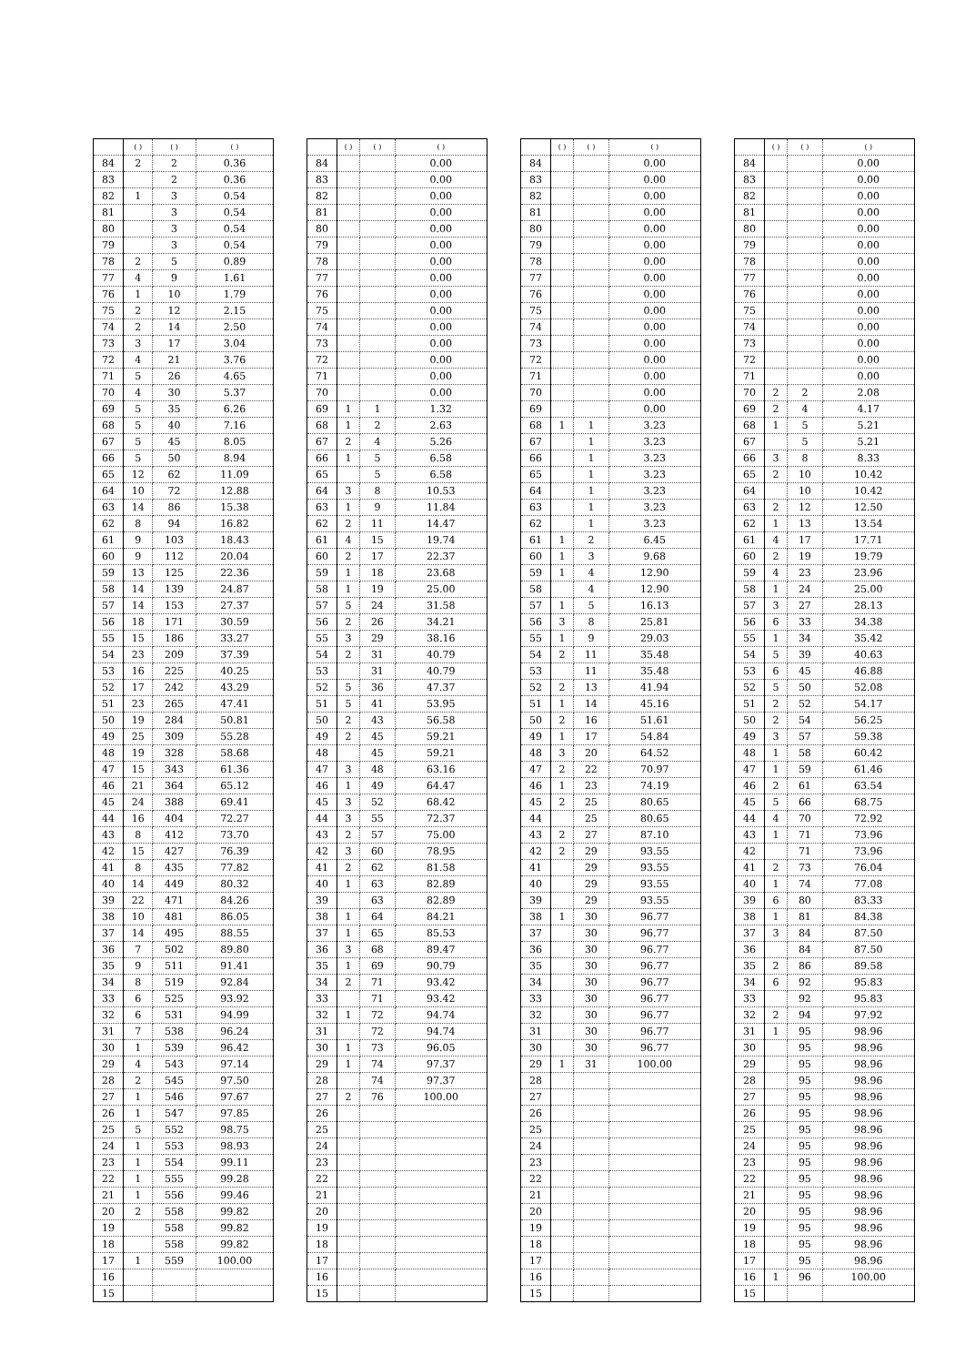| | ( ) | ( ) | ( ) |
| --- | --- | --- | --- |
| 84 | 2 | 2 | 0.36 |
| 83 | | 2 | 0.36 |
| 82 | 1 | 3 | 0.54 |
| 81 | | 3 | 0.54 |
| 80 | | 3 | 0.54 |
| 79 | | 3 | 0.54 |
| 78 | 2 | 5 | 0.89 |
| 77 | 4 | 9 | 1.61 |
| 76 | 1 | 10 | 1.79 |
| 75 | 2 | 12 | 2.15 |
| 74 | 2 | 14 | 2.50 |
| 73 | 3 | 17 | 3.04 |
| 72 | 4 | 21 | 3.76 |
| 71 | 5 | 26 | 4.65 |
| 70 | 4 | 30 | 5.37 |
| 69 | 5 | 35 | 6.26 |
| 68 | 5 | 40 | 7.16 |
| 67 | 5 | 45 | 8.05 |
| 66 | 5 | 50 | 8.94 |
| 65 | 12 | 62 | 11.09 |
| 64 | 10 | 72 | 12.88 |
| 63 | 14 | 86 | 15.38 |
| 62 | 8 | 94 | 16.82 |
| 61 | 9 | 103 | 18.43 |
| 60 | 9 | 112 | 20.04 |
| 59 | 13 | 125 | 22.36 |
| 58 | 14 | 139 | 24.87 |
| 57 | 14 | 153 | 27.37 |
| 56 | 18 | 171 | 30.59 |
| 55 | 15 | 186 | 33.27 |
| 54 | 23 | 209 | 37.39 |
| 53 | 16 | 225 | 40.25 |
| 52 | 17 | 242 | 43.29 |
| 51 | 23 | 265 | 47.41 |
| 50 | 19 | 284 | 50.81 |
| 49 | 25 | 309 | 55.28 |
| 48 | 19 | 328 | 58.68 |
| 47 | 15 | 343 | 61.36 |
| 46 | 21 | 364 | 65.12 |
| 45 | 24 | 388 | 69.41 |
| 44 | 16 | 404 | 72.27 |
| 43 | 8 | 412 | 73.70 |
| 42 | 15 | 427 | 76.39 |
| 41 | 8 | 435 | 77.82 |
| 40 | 14 | 449 | 80.32 |
| 39 | 22 | 471 | 84.26 |
| 38 | 10 | 481 | 86.05 |
| 37 | 14 | 495 | 88.55 |
| 36 | 7 | 502 | 89.80 |
| 35 | 9 | 511 | 91.41 |
| 34 | 8 | 519 | 92.84 |
| 33 | 6 | 525 | 93.92 |
| 32 | 6 | 531 | 94.99 |
| 31 | 7 | 538 | 96.24 |
| 30 | 1 | 539 | 96.42 |
| 29 | 4 | 543 | 97.14 |
| 28 | 2 | 545 | 97.50 |
| 27 | 1 | 546 | 97.67 |
| 26 | 1 | 547 | 97.85 |
| 25 | 5 | 552 | 98.75 |
| 24 | 1 | 553 | 98.93 |
| 23 | 1 | 554 | 99.11 |
| 22 | 1 | 555 | 99.28 |
| 21 | 1 | 556 | 99.46 |
| 20 | 2 | 558 | 99.82 |
| 19 | | 558 | 99.82 |
| 18 | | 558 | 99.82 |
| 17 | 1 | 559 | 100.00 |
| 16 | | | |
| 15 | | | |
| | ( ) | ( ) | ( ) |
| --- | --- | --- | --- |
| 84 | | | 0.00 |
| 83 | | | 0.00 |
| 82 | | | 0.00 |
| 81 | | | 0.00 |
| 80 | | | 0.00 |
| 79 | | | 0.00 |
| 78 | | | 0.00 |
| 77 | | | 0.00 |
| 76 | | | 0.00 |
| 75 | | | 0.00 |
| 74 | | | 0.00 |
| 73 | | | 0.00 |
| 72 | | | 0.00 |
| 71 | | | 0.00 |
| 70 | | | 0.00 |
| 69 | 1 | 1 | 1.32 |
| 68 | 1 | 2 | 2.63 |
| 67 | 2 | 4 | 5.26 |
| 66 | 1 | 5 | 6.58 |
| 65 | | 5 | 6.58 |
| 64 | 3 | 8 | 10.53 |
| 63 | 1 | 9 | 11.84 |
| 62 | 2 | 11 | 14.47 |
| 61 | 4 | 15 | 19.74 |
| 60 | 2 | 17 | 22.37 |
| 59 | 1 | 18 | 23.68 |
| 58 | 1 | 19 | 25.00 |
| 57 | 5 | 24 | 31.58 |
| 56 | 2 | 26 | 34.21 |
| 55 | 3 | 29 | 38.16 |
| 54 | 2 | 31 | 40.79 |
| 53 | | 31 | 40.79 |
| 52 | 5 | 36 | 47.37 |
| 51 | 5 | 41 | 53.95 |
| 50 | 2 | 43 | 56.58 |
| 49 | 2 | 45 | 59.21 |
| 48 | | 45 | 59.21 |
| 47 | 3 | 48 | 63.16 |
| 46 | 1 | 49 | 64.47 |
| 45 | 3 | 52 | 68.42 |
| 44 | 3 | 55 | 72.37 |
| 43 | 2 | 57 | 75.00 |
| 42 | 3 | 60 | 78.95 |
| 41 | 2 | 62 | 81.58 |
| 40 | 1 | 63 | 82.89 |
| 39 | | 63 | 82.89 |
| 38 | 1 | 64 | 84.21 |
| 37 | 1 | 65 | 85.53 |
| 36 | 3 | 68 | 89.47 |
| 35 | 1 | 69 | 90.79 |
| 34 | 2 | 71 | 93.42 |
| 33 | | 71 | 93.42 |
| 32 | 1 | 72 | 94.74 |
| 31 | | 72 | 94.74 |
| 30 | 1 | 73 | 96.05 |
| 29 | 1 | 74 | 97.37 |
| 28 | | 74 | 97.37 |
| 27 | 2 | 76 | 100.00 |
| 26 | | | |
| 25 | | | |
| 24 | | | |
| 23 | | | |
| 22 | | | |
| 21 | | | |
| 20 | | | |
| 19 | | | |
| 18 | | | |
| 17 | | | |
| 16 | | | |
| 15 | | | |
| | ( ) | ( ) | ( ) |
| --- | --- | --- | --- |
| 84 | | | 0.00 |
| 83 | | | 0.00 |
| 82 | | | 0.00 |
| 81 | | | 0.00 |
| 80 | | | 0.00 |
| 79 | | | 0.00 |
| 78 | | | 0.00 |
| 77 | | | 0.00 |
| 76 | | | 0.00 |
| 75 | | | 0.00 |
| 74 | | | 0.00 |
| 73 | | | 0.00 |
| 72 | | | 0.00 |
| 71 | | | 0.00 |
| 70 | | | 0.00 |
| 69 | | | 0.00 |
| 68 | 1 | 1 | 3.23 |
| 67 | | 1 | 3.23 |
| 66 | | 1 | 3.23 |
| 65 | | 1 | 3.23 |
| 64 | | 1 | 3.23 |
| 63 | | 1 | 3.23 |
| 62 | | 1 | 3.23 |
| 61 | 1 | 2 | 6.45 |
| 60 | 1 | 3 | 9.68 |
| 59 | 1 | 4 | 12.90 |
| 58 | | 4 | 12.90 |
| 57 | 1 | 5 | 16.13 |
| 56 | 3 | 8 | 25.81 |
| 55 | 1 | 9 | 29.03 |
| 54 | 2 | 11 | 35.48 |
| 53 | | 11 | 35.48 |
| 52 | 2 | 13 | 41.94 |
| 51 | 1 | 14 | 45.16 |
| 50 | 2 | 16 | 51.61 |
| 49 | 1 | 17 | 54.84 |
| 48 | 3 | 20 | 64.52 |
| 47 | 2 | 22 | 70.97 |
| 46 | 1 | 23 | 74.19 |
| 45 | 2 | 25 | 80.65 |
| 44 | | 25 | 80.65 |
| 43 | 2 | 27 | 87.10 |
| 42 | 2 | 29 | 93.55 |
| 41 | | 29 | 93.55 |
| 40 | | 29 | 93.55 |
| 39 | | 29 | 93.55 |
| 38 | 1 | 30 | 96.77 |
| 37 | | 30 | 96.77 |
| 36 | | 30 | 96.77 |
| 35 | | 30 | 96.77 |
| 34 | | 30 | 96.77 |
| 33 | | 30 | 96.77 |
| 32 | | 30 | 96.77 |
| 31 | | 30 | 96.77 |
| 30 | | 30 | 96.77 |
| 29 | 1 | 31 | 100.00 |
| 28 | | | |
| 27 | | | |
| 26 | | | |
| 25 | | | |
| 24 | | | |
| 23 | | | |
| 22 | | | |
| 21 | | | |
| 20 | | | |
| 19 | | | |
| 18 | | | |
| 17 | | | |
| 16 | | | |
| 15 | | | |
| | ( ) | ( ) | ( ) |
| --- | --- | --- | --- |
| 84 | | | 0.00 |
| 83 | | | 0.00 |
| 82 | | | 0.00 |
| 81 | | | 0.00 |
| 80 | | | 0.00 |
| 79 | | | 0.00 |
| 78 | | | 0.00 |
| 77 | | | 0.00 |
| 76 | | | 0.00 |
| 75 | | | 0.00 |
| 74 | | | 0.00 |
| 73 | | | 0.00 |
| 72 | | | 0.00 |
| 71 | | | 0.00 |
| 70 | 2 | 2 | 2.08 |
| 69 | 2 | 4 | 4.17 |
| 68 | 1 | 5 | 5.21 |
| 67 | | 5 | 5.21 |
| 66 | 3 | 8 | 8.33 |
| 65 | 2 | 10 | 10.42 |
| 64 | | 10 | 10.42 |
| 63 | 2 | 12 | 12.50 |
| 62 | 1 | 13 | 13.54 |
| 61 | 4 | 17 | 17.71 |
| 60 | 2 | 19 | 19.79 |
| 59 | 4 | 23 | 23.96 |
| 58 | 1 | 24 | 25.00 |
| 57 | 3 | 27 | 28.13 |
| 56 | 6 | 33 | 34.38 |
| 55 | 1 | 34 | 35.42 |
| 54 | 5 | 39 | 40.63 |
| 53 | 6 | 45 | 46.88 |
| 52 | 5 | 50 | 52.08 |
| 51 | 2 | 52 | 54.17 |
| 50 | 2 | 54 | 56.25 |
| 49 | 3 | 57 | 59.38 |
| 48 | 1 | 58 | 60.42 |
| 47 | 1 | 59 | 61.46 |
| 46 | 2 | 61 | 63.54 |
| 45 | 5 | 66 | 68.75 |
| 44 | 4 | 70 | 72.92 |
| 43 | 1 | 71 | 73.96 |
| 42 | | 71 | 73.96 |
| 41 | 2 | 73 | 76.04 |
| 40 | 1 | 74 | 77.08 |
| 39 | 6 | 80 | 83.33 |
| 38 | 1 | 81 | 84.38 |
| 37 | 3 | 84 | 87.50 |
| 36 | | 84 | 87.50 |
| 35 | 2 | 86 | 89.58 |
| 34 | 6 | 92 | 95.83 |
| 33 | | 92 | 95.83 |
| 32 | 2 | 94 | 97.92 |
| 31 | 1 | 95 | 98.96 |
| 30 | | 95 | 98.96 |
| 29 | | 95 | 98.96 |
| 28 | | 95 | 98.96 |
| 27 | | 95 | 98.96 |
| 26 | | 95 | 98.96 |
| 25 | | 95 | 98.96 |
| 24 | | 95 | 98.96 |
| 23 | | 95 | 98.96 |
| 22 | | 95 | 98.96 |
| 21 | | 95 | 98.96 |
| 20 | | 95 | 98.96 |
| 19 | | 95 | 98.96 |
| 18 | | 95 | 98.96 |
| 17 | | 95 | 98.96 |
| 16 | 1 | 96 | 100.00 |
| 15 | | | |